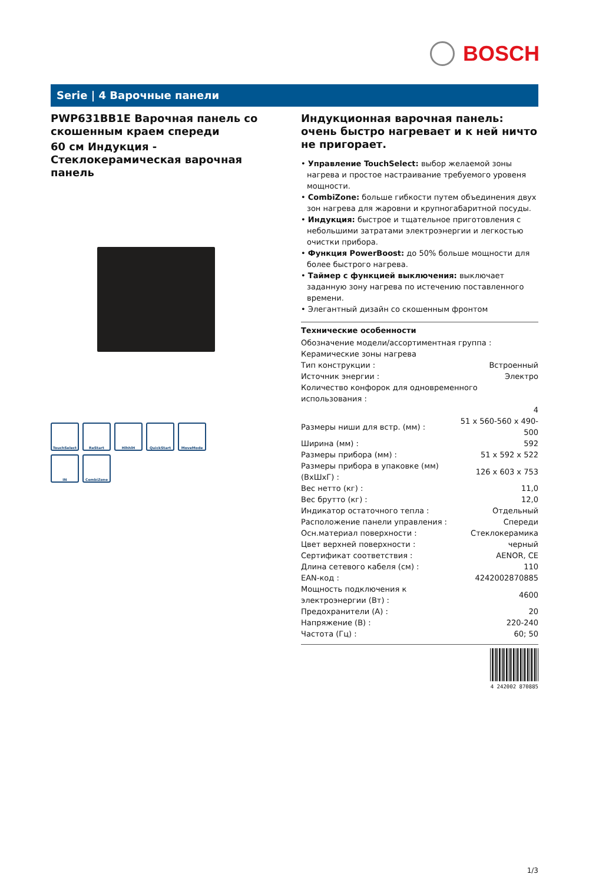BOSCH
Serie | 4 Варочные панели
PWP631BB1E Варочная панель со скошенным краем спереди
60 см Индукция - Стеклокерамическая варочная панель
TouchSelect
ReStart
HlhhlH
QuickStart
MoveMode
IN
CombiZone
Индукционная варочная панель: очень быстро нагревает и к ней ничто не пригорает.
• Управление TouchSelect: выбор желаемой зоны нагрева и простое настраивание требуемого уровеня мощности.
• CombiZone: больше гибкости путем объединения двух зон нагрева для жаровни и крупногабаритной посуды.
• Индукция: быстрое и тщательное приготовления с небольшими затратами электроэнергии и легкостью очистки прибора.
• Функция PowerBoost: до 50% больше мощности для более быстрого нагрева.
• Таймер с функцией выключения: выключает заданную зону нагрева по истечению поставленного времени.
• Элегантный дизайн со скошенным фронтом
Технические особенности
| Обозначение модели/ассортиментная группа : | |
| Керамические зоны нагрева | |
| Тип конструкции : | Встроенный |
| Источник энергии : | Электро |
| Количество конфорок для одновременного использования : | |
| | 4 |
| Размеры ниши для встр. (мм) : | 51 x 560-560 x 490-500 |
| Ширина (мм) : | 592 |
| Размеры прибора (мм) : | 51 x 592 x 522 |
| Размеры прибора в упаковке (мм) (ВхШхГ) : | 126 x 603 x 753 |
| Вес нетто (кг) : | 11,0 |
| Вес брутто (кг) : | 12,0 |
| Индикатор остаточного тепла : | Отдельный |
| Расположение панели управления : | Спереди |
| Осн.материал поверхности : | Стеклокерамика |
| Цвет верхней поверхности : | черный |
| Сертификат соответствия : | AENOR, CE |
| Длина сетевого кабеля (см) : | 110 |
| EAN-код : | 4242002870885 |
| Мощность подключения к электроэнергии (Вт) : | 4600 |
| Предохранители (А) : | 20 |
| Напряжение (В) : | 220-240 |
| Частота (Гц) : | 60; 50 |
4 242002 870885
1/3